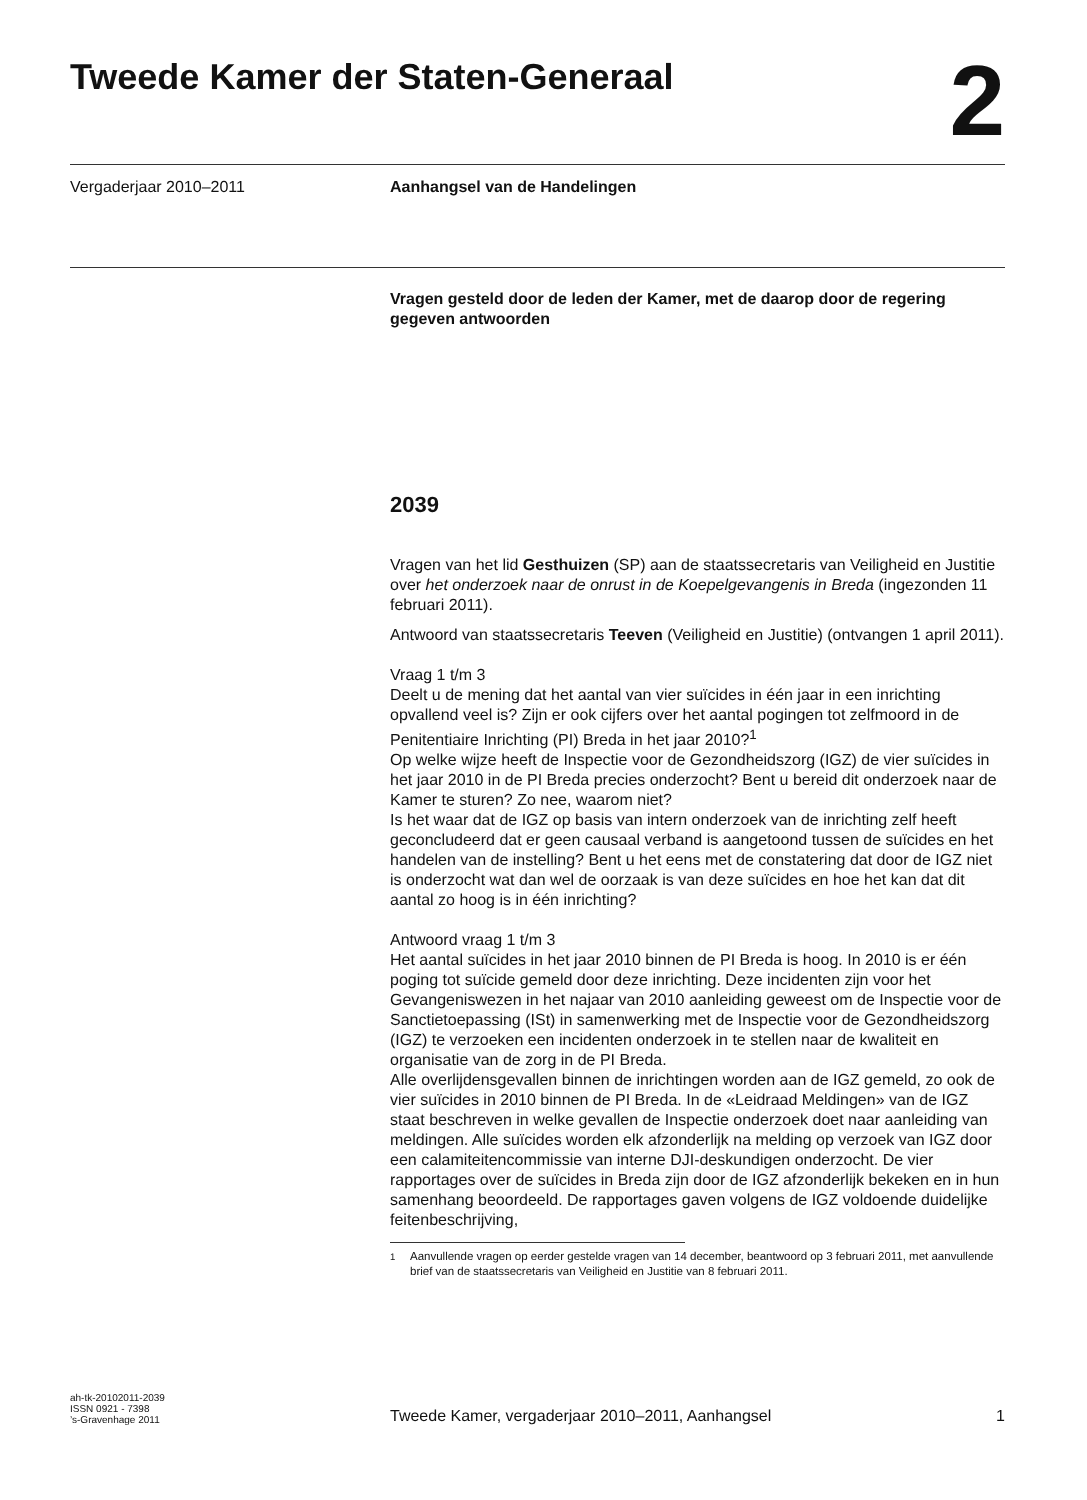Tweede Kamer der Staten-Generaal
2
Vergaderjaar 2010–2011 Aanhangsel van de Handelingen
Vragen gesteld door de leden der Kamer, met de daarop door de regering gegeven antwoorden
2039
Vragen van het lid Gesthuizen (SP) aan de staatssecretaris van Veiligheid en Justitie over het onderzoek naar de onrust in de Koepelgevangenis in Breda (ingezonden 11 februari 2011).
Antwoord van staatssecretaris Teeven (Veiligheid en Justitie) (ontvangen 1 april 2011).
Vraag 1 t/m 3
Deelt u de mening dat het aantal van vier suïcides in één jaar in een inrichting opvallend veel is? Zijn er ook cijfers over het aantal pogingen tot zelfmoord in de Penitentiaire Inrichting (PI) Breda in het jaar 2010?<sup>1</sup>
Op welke wijze heeft de Inspectie voor de Gezondheidszorg (IGZ) de vier suïcides in het jaar 2010 in de PI Breda precies onderzocht? Bent u bereid dit onderzoek naar de Kamer te sturen? Zo nee, waarom niet?
Is het waar dat de IGZ op basis van intern onderzoek van de inrichting zelf heeft geconcludeerd dat er geen causaal verband is aangetoond tussen de suïcides en het handelen van de instelling? Bent u het eens met de constatering dat door de IGZ niet is onderzocht wat dan wel de oorzaak is van deze suïcides en hoe het kan dat dit aantal zo hoog is in één inrichting?
Antwoord vraag 1 t/m 3
Het aantal suïcides in het jaar 2010 binnen de PI Breda is hoog. In 2010 is er één poging tot suïcide gemeld door deze inrichting. Deze incidenten zijn voor het Gevangeniswezen in het najaar van 2010 aanleiding geweest om de Inspectie voor de Sanctietoepassing (ISt) in samenwerking met de Inspectie voor de Gezondheidszorg (IGZ) te verzoeken een incidenten onderzoek in te stellen naar de kwaliteit en organisatie van de zorg in de PI Breda.
Alle overlijdensgevallen binnen de inrichtingen worden aan de IGZ gemeld, zo ook de vier suïcides in 2010 binnen de PI Breda. In de «Leidraad Meldingen» van de IGZ staat beschreven in welke gevallen de Inspectie onderzoek doet naar aanleiding van meldingen. Alle suïcides worden elk afzonderlijk na melding op verzoek van IGZ door een calamiteitencommissie van interne DJI-deskundigen onderzocht. De vier rapportages over de suïcides in Breda zijn door de IGZ afzonderlijk bekeken en in hun samenhang beoordeeld. De rapportages gaven volgens de IGZ voldoende duidelijke feitenbeschrijving,
<sup>1</sup> Aanvullende vragen op eerder gestelde vragen van 14 december, beantwoord op 3 februari 2011, met aanvullende brief van de staatssecretaris van Veiligheid en Justitie van 8 februari 2011.
ah-tk-20102011-2039
ISSN 0921 - 7398
’s-Gravenhage 2011
Tweede Kamer, vergaderjaar 2010–2011, Aanhangsel
1